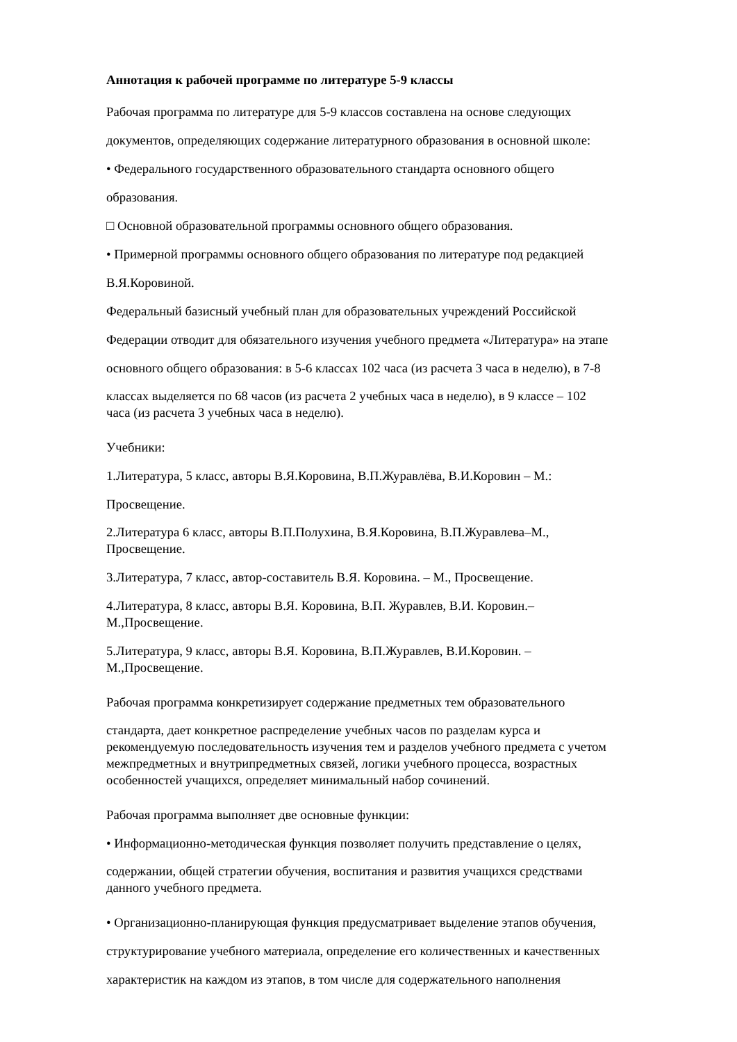Аннотация к рабочей программе по литературе 5-9 классы
Рабочая программа по литературе для 5-9 классов составлена на основе следующих
документов, определяющих содержание литературного образования в основной школе:
• Федерального государственного образовательного стандарта основного общего
образования.
□ Основной образовательной программы основного общего образования.
• Примерной программы основного общего образования по литературе под редакцией
В.Я.Коровиной.
Федеральный базисный учебный план для образовательных учреждений Российской
Федерации отводит для обязательного изучения учебного предмета «Литература» на этапе
основного общего образования: в 5-6 классах 102 часа (из расчета 3 часа в неделю), в 7-8
классах выделяется по 68 часов (из расчета 2 учебных часа в неделю), в 9 классе – 102
часа (из расчета 3 учебных часа в неделю).
Учебники:
1.Литература, 5 класс, авторы В.Я.Коровина, В.П.Журавлёва, В.И.Коровин – М.:
Просвещение.
2.Литература 6 класс, авторы В.П.Полухина, В.Я.Коровина, В.П.Журавлева–М.,
Просвещение.
3.Литература, 7 класс, автор-составитель В.Я. Коровина. – М., Просвещение.
4.Литература, 8 класс, авторы В.Я. Коровина, В.П. Журавлев, В.И. Коровин.–
М.,Просвещение.
5.Литература, 9 класс, авторы В.Я. Коровина, В.П.Журавлев, В.И.Коровин. –
М.,Просвещение.
Рабочая программа конкретизирует содержание предметных тем образовательного
стандарта, дает конкретное распределение учебных часов по разделам курса и
рекомендуемую последовательность изучения тем и разделов учебного предмета с учетом
межпредметных и внутрипредметных связей, логики учебного процесса, возрастных
особенностей учащихся, определяет минимальный набор сочинений.
Рабочая программа выполняет две основные функции:
• Информационно-методическая функция позволяет получить представление о целях,
содержании, общей стратегии обучения, воспитания и развития учащихся средствами
данного учебного предмета.
• Организационно-планирующая функция предусматривает выделение этапов обучения,
структурирование учебного материала, определение его количественных и качественных
характеристик на каждом из этапов, в том числе для содержательного наполнения